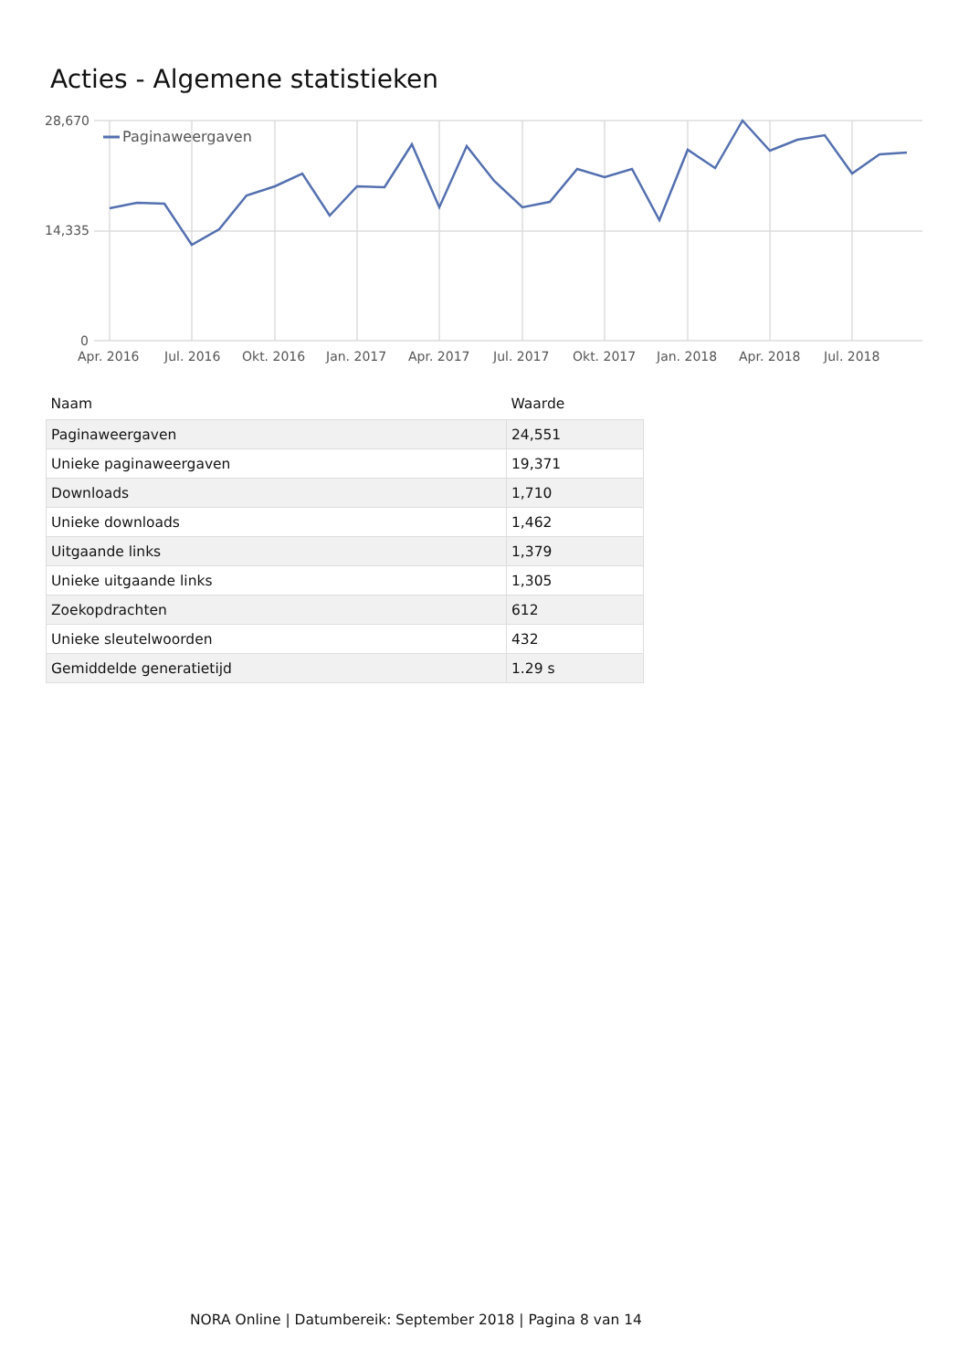Acties - Algemene statistieken
28,670
14,335
0
Paginaweergaven
Apr. 2016
Jul. 2016
Okt. 2016
Jan. 2017
Apr. 2017
Jul. 2017
Okt. 2017
Jan. 2018
Apr. 2018
Jul. 2018
| Naam | Waarde |
| --- | --- |
| Paginaweergaven | 24,551 |
| Unieke paginaweergaven | 19,371 |
| Downloads | 1,710 |
| Unieke downloads | 1,462 |
| Uitgaande links | 1,379 |
| Unieke uitgaande links | 1,305 |
| Zoekopdrachten | 612 |
| Unieke sleutelwoorden | 432 |
| Gemiddelde generatietijd | 1.29 s |
NORA Online | Datumbereik: September 2018 | Pagina 8 van 14